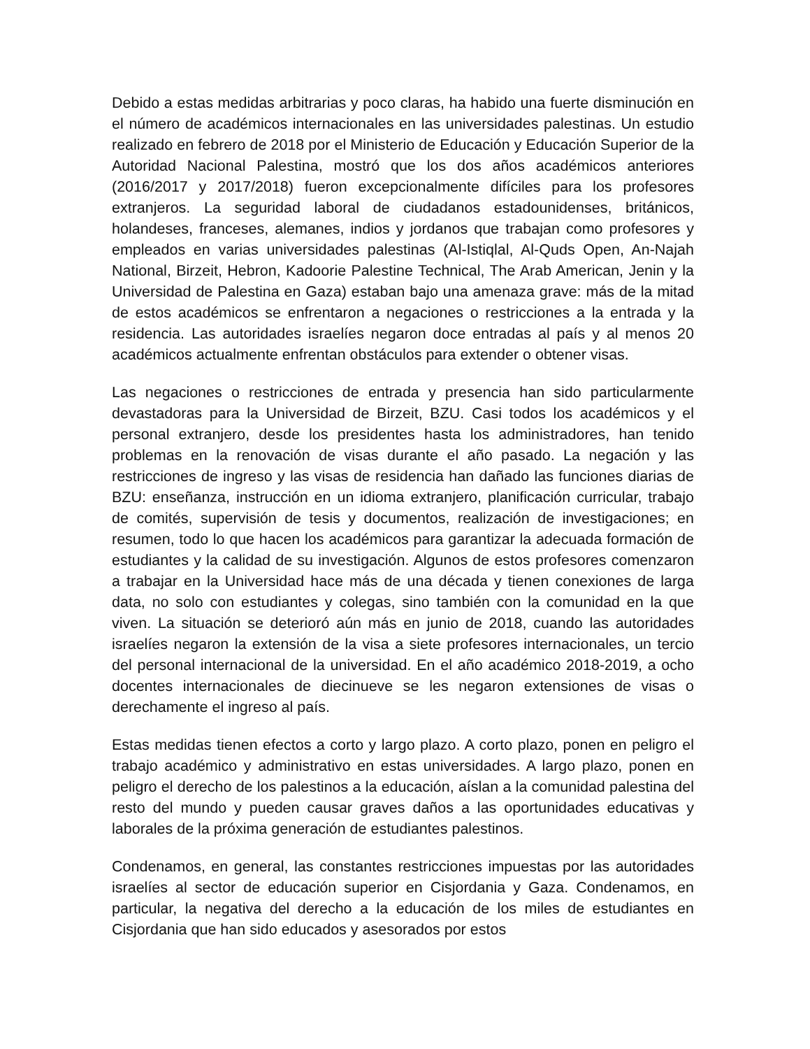Debido a estas medidas arbitrarias y poco claras, ha habido una fuerte disminución en el número de académicos internacionales en las universidades palestinas. Un estudio realizado en febrero de 2018 por el Ministerio de Educación y Educación Superior de la Autoridad Nacional Palestina, mostró que los dos años académicos anteriores (2016/2017 y 2017/2018) fueron excepcionalmente difíciles para los profesores extranjeros. La seguridad laboral de ciudadanos estadounidenses, británicos, holandeses, franceses, alemanes, indios y jordanos que trabajan como profesores y empleados en varias universidades palestinas (Al-Istiqlal, Al-Quds Open, An-Najah National, Birzeit, Hebron, Kadoorie Palestine Technical, The Arab American, Jenin y la Universidad de Palestina en Gaza) estaban bajo una amenaza grave: más de la mitad de estos académicos se enfrentaron a negaciones o restricciones a la entrada y la residencia. Las autoridades israelíes negaron doce entradas al país y al menos 20 académicos actualmente enfrentan obstáculos para extender o obtener visas.
Las negaciones o restricciones de entrada y presencia han sido particularmente devastadoras para la Universidad de Birzeit, BZU. Casi todos los académicos y el personal extranjero, desde los presidentes hasta los administradores, han tenido problemas en la renovación de visas durante el año pasado. La negación y las restricciones de ingreso y las visas de residencia han dañado las funciones diarias de BZU: enseñanza, instrucción en un idioma extranjero, planificación curricular, trabajo de comités, supervisión de tesis y documentos, realización de investigaciones; en resumen, todo lo que hacen los académicos para garantizar la adecuada formación de estudiantes y la calidad de su investigación. Algunos de estos profesores comenzaron a trabajar en la Universidad hace más de una década y tienen conexiones de larga data, no solo con estudiantes y colegas, sino también con la comunidad en la que viven. La situación se deterioró aún más en junio de 2018, cuando las autoridades israelíes negaron la extensión de la visa a siete profesores internacionales, un tercio del personal internacional de la universidad. En el año académico 2018-2019, a ocho docentes internacionales de diecinueve se les negaron extensiones de visas o derechamente el ingreso al país.
Estas medidas tienen efectos a corto y largo plazo. A corto plazo, ponen en peligro el trabajo académico y administrativo en estas universidades. A largo plazo, ponen en peligro el derecho de los palestinos a la educación, aíslan a la comunidad palestina del resto del mundo y pueden causar graves daños a las oportunidades educativas y laborales de la próxima generación de estudiantes palestinos.
Condenamos, en general, las constantes restricciones impuestas por las autoridades israelíes al sector de educación superior en Cisjordania y Gaza. Condenamos, en particular, la negativa del derecho a la educación de los miles de estudiantes en Cisjordania que han sido educados y asesorados por estos